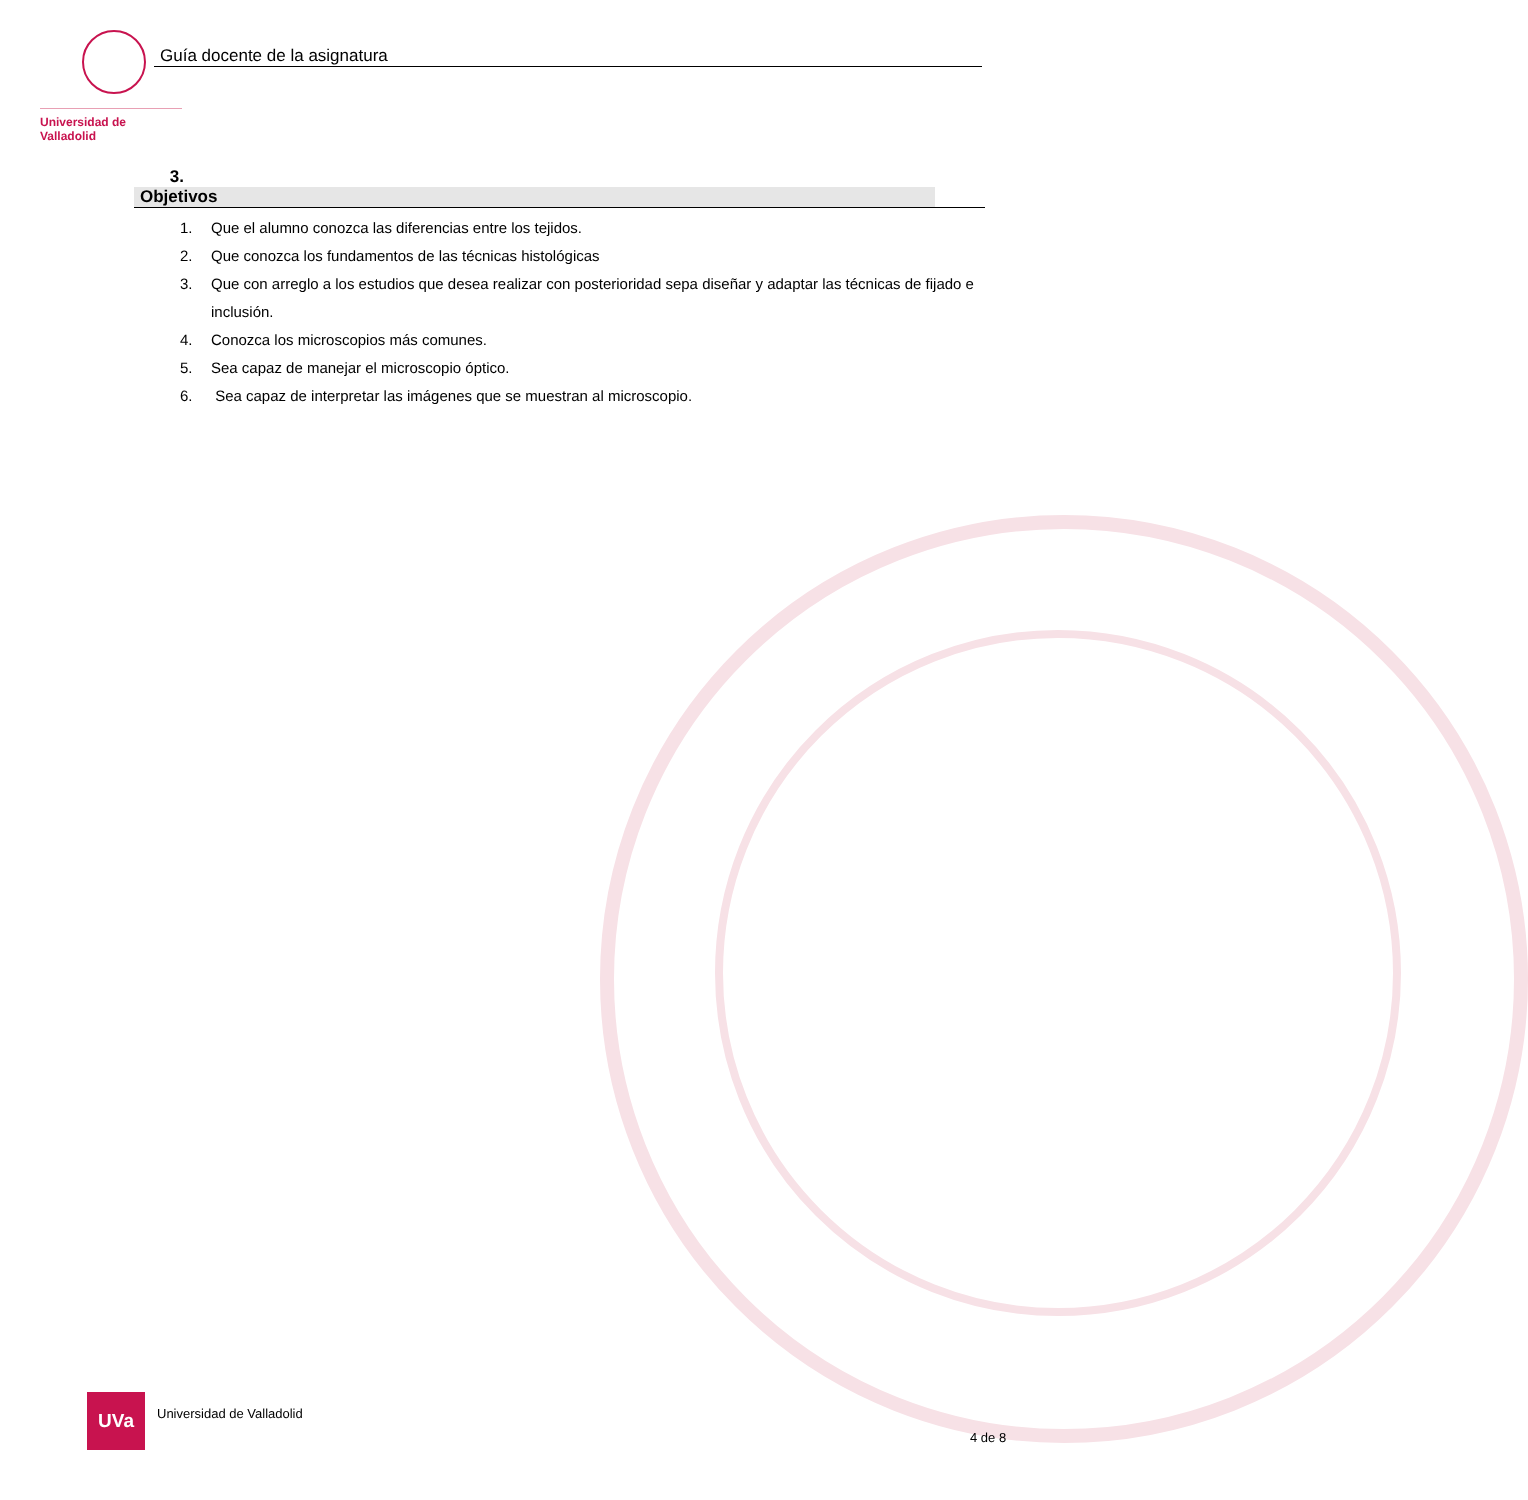Universidad de Valladolid
Guía docente de la asignatura
3. Objetivos
1. Que el alumno conozca las diferencias entre los tejidos.
2. Que conozca los fundamentos de las técnicas histológicas
3. Que con arreglo a los estudios que desea realizar con posterioridad sepa diseñar y adaptar las técnicas de fijado e inclusión.
4. Conozca los microscopios más comunes.
5. Sea capaz de manejar el microscopio óptico.
6. Sea capaz de interpretar las imágenes que se muestran al microscopio.
UVa
Universidad de Valladolid
4 de 8